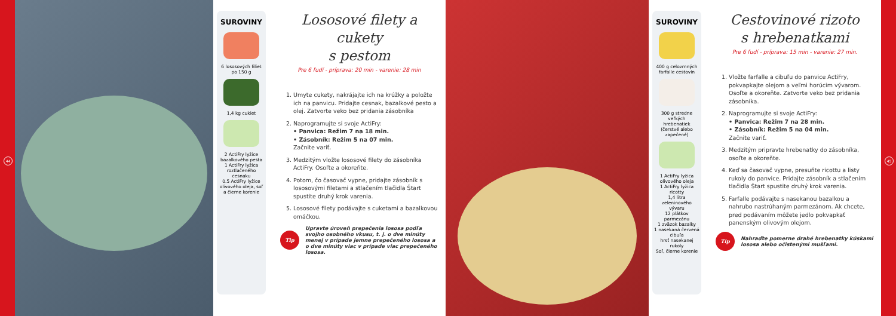44
SUROVINY
6 lososových filiet po 150 g
1,4 kg cukiet
2 ActiFry lyžice bazalkového pesta
1 ActiFry lyžica roztlačeného cesnaku
0.5 ActiFry lyžice olivového oleja, soľ a čierne korenie
Lososové filety a cukety
s pestom
Pre 6 ľudí - príprava: 20 min - varenie: 28 min
1. Umyte cukety, nakrájajte ich na krúžky a položte ich na panvicu. Pridajte cesnak, bazalkové pesto a olej. Zatvorte veko bez pridania zásobníka
2. Naprogramujte si svoje ActiFry:
• Panvica: Režim 7 na 18 min.
• Zásobník: Režim 5 na 07 min.
Začnite variť.
3. Medzitým vložte lososové filety do zásobníka ActiFry. Osoľte a okoreňte.
4. Potom, čo časovač vypne, pridajte zásobník s lososovými filetami a stlačením tlačidla Štart spustite druhý krok varenia.
5. Lososové filety podávajte s cuketami a bazalkovou omáčkou.
Tip
Upravte úroveň prepečenia lososa podľa svojho osobného vkusu, t. j. o dve minúty menej v prípade jemne prepečeného lososa a o dve minúty viac v prípade viac prepečeného lososa.
SUROVINY
400 g celozrnných farfalle cestovín
300 g stredne veľkých hrebenatiek (čerstvé alebo zapečené)
1 ActiFry lyžica olivového oleja
1 ActiFry lyžica ricotty
1,4 litra zeleninového vývaru
12 plátkov parmezánu
1 zväzok bazalky
1 nasekaná červená cibuľa
hrsť nasekanej rukoly
Soľ, čierne korenie
Cestovinové rizoto
s hrebenatkami
Pre 6 ľudí - príprava: 15 min - varenie: 27 min.
1. Vložte farfalle a cibuľu do panvice ActiFry, pokvapkajte olejom a veľmi horúcim vývarom. Osoľte a okoreňte. Zatvorte veko bez pridania zásobníka.
2. Naprogramujte si svoje ActiFry:
• Panvica: Režim 7 na 28 min.
• Zásobník: Režim 5 na 04 min.
Začnite variť.
3. Medzitým pripravte hrebenatky do zásobníka, osoľte a okoreňte.
4. Keď sa časovač vypne, presuňte ricottu a listy rukoly do panvice. Pridajte zásobník a stlačením tlačidla Štart spustite druhý krok varenia.
5. Farfalle podávajte s nasekanou bazalkou a nahrubo nastrúhaným parmezánom. Ak chcete, pred podávaním môžete jedlo pokvapkať panenským olivovým olejom.
Tip
Nahraďte pomerne drahé hrebenatky kúskami lososa alebo očistenými mušľami.
45